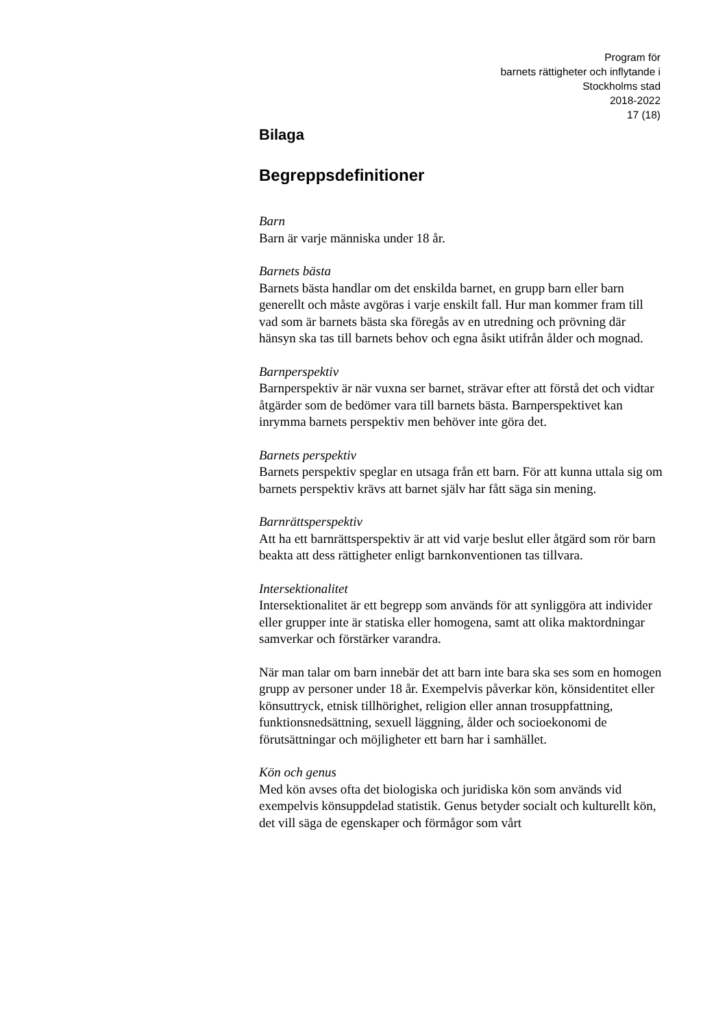Program för
barnets rättigheter och inflytande i
Stockholms stad
2018-2022
17 (18)
Bilaga
Begreppsdefinitioner
Barn
Barn är varje människa under 18 år.
Barnets bästa
Barnets bästa handlar om det enskilda barnet, en grupp barn eller barn generellt och måste avgöras i varje enskilt fall. Hur man kommer fram till vad som är barnets bästa ska föregås av en utredning och prövning där hänsyn ska tas till barnets behov och egna åsikt utifrån ålder och mognad.
Barnperspektiv
Barnperspektiv är när vuxna ser barnet, strävar efter att förstå det och vidtar åtgärder som de bedömer vara till barnets bästa. Barnperspektivet kan inrymma barnets perspektiv men behöver inte göra det.
Barnets perspektiv
Barnets perspektiv speglar en utsaga från ett barn. För att kunna uttala sig om barnets perspektiv krävs att barnet själv har fått säga sin mening.
Barnrättsperspektiv
Att ha ett barnrättsperspektiv är att vid varje beslut eller åtgärd som rör barn beakta att dess rättigheter enligt barnkonventionen tas tillvara.
Intersektionalitet
Intersektionalitet är ett begrepp som används för att synliggöra att individer eller grupper inte är statiska eller homogena, samt att olika maktordningar samverkar och förstärker varandra.
När man talar om barn innebär det att barn inte bara ska ses som en homogen grupp av personer under 18 år. Exempelvis påverkar kön, könsidentitet eller könsuttryck, etnisk tillhörighet, religion eller annan trosuppfattning, funktionsnedsättning, sexuell läggning, ålder och socioekonomi de förutsättningar och möjligheter ett barn har i samhället.
Kön och genus
Med kön avses ofta det biologiska och juridiska kön som används vid exempelvis könsuppdelad statistik. Genus betyder socialt och kulturellt kön, det vill säga de egenskaper och förmågor som vårt